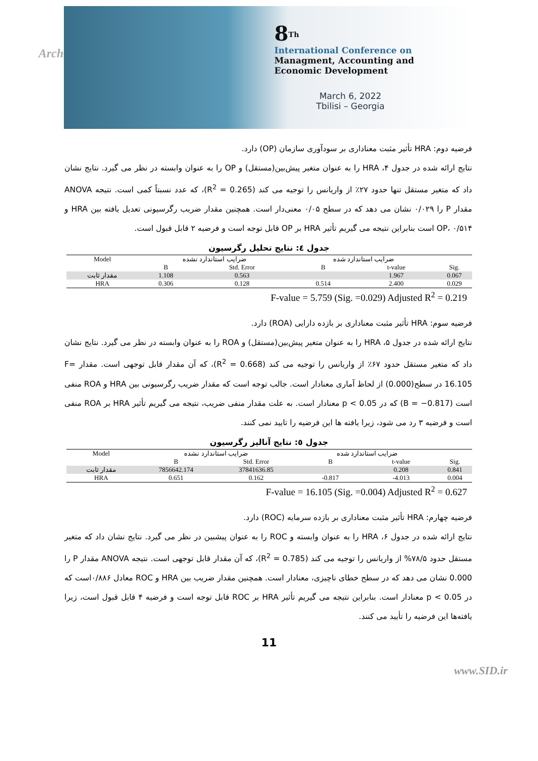Arch
8<sup>Th</sup>
International Conference on
Managment, Accounting and
Economic Development
March 6, 2022
Tbilisi – Georgia
فرضیه دوم: HRA تأثیر مثبت معناداری بر سودآوری سازمان (OP) دارد.
نتایج ارائه شده در جدول ۴، HRA را به عنوان متغیر پیش‌بین(مستقل) و OP را به عنوان وابسته در نظر می گیرد. نتایج نشان داد که متغیر مستقل تنها حدود ۲۷٪ از واریانس را توجیه می کند (R<sup>2</sup> = 0.265)، که عدد نسبتاً کمی است. نتیجه ANOVA مقدار P را ۰/۰۲۹ نشان می دهد که در سطح ۰/۰۵ معنی‌دار است. همچنین مقدار ضریب رگرسیونی تعدیل یافته بین HRA و OP، ۰/۵۱۴ است بنابراین نتیجه می گیریم تأثیر HRA بر OP قابل توجه است و فرضیه ۲ قابل قبول است.
جدول ٤: نتایج تحلیل رگرسیون
| Model | ضرایب استاندارد نشده | | ضرایب استاندارد شده | | |
| | B | Std. Error | B | t-value | Sig. |
| مقدار ثابت | 1.108 | 0.563 | | 1.967 | 0.067 |
| HRA | 0.306 | 0.128 | 0.514 | 2.400 | 0.029 |
F-value = 5.759 (Sig. =0.029) Adjusted R<sup>2</sup> = 0.219
فرضیه سوم: HRA تأثیر مثبت معناداری بر بازده دارایی (ROA) دارد.
نتایج ارائه شده در جدول ۵، HRA را به عنوان متغیر پیش‌بین(مستقل) و ROA را به عنوان وابسته در نظر می گیرد. نتایج نشان داد که متغیر مستقل حدود ۶۷٪ از واریانس را توجیه می کند (R<sup>2</sup> = 0.668)، که آن مقدار قابل توجهی است. مقدار F= 16.105 در سطح(0.000) از لحاظ آماری معنادار است. جالب توجه است که مقدار ضریب رگرسیونی بین HRA و ROA منفی است (B = −0.817) که در p < 0.05 معنادار است. به علت مقدار منفی ضریب، نتیجه می گیریم تأثیر HRA بر ROA منفی است و فرضیه ۳ رد می شود، زیرا یافته ها این فرضیه را تایید نمی کنند.
جدول ٥: نتایج آنالیز رگرسیون
| Model | ضرایب استاندارد نشده | | ضرایب استاندارد شده | | |
| | B | Std. Error | B | t-value | Sig. |
| مقدار ثابت | 7856642.174 | 37841636.85 | | 0.208 | 0.841 |
| HRA | 0.651 | 0.162 | -0.817 | -4.013 | 0.004 |
F-value = 16.105 (Sig. =0.004) Adjusted R<sup>2</sup> = 0.627
فرضیه چهارم: HRA تأثیر مثبت معناداری بر بازده سرمایه (ROC) دارد.
نتایج ارائه شده در جدول ۶، HRA را به عنوان وابسته و ROC را به عنوان پیشبین در نظر می گیرد. نتایج نشان داد که متغیر مستقل حدود ۷۸/۵% از واریانس را توجیه می کند (R<sup>2</sup> = 0.785)، که آن مقدار قابل توجهی است. نتیجه ANOVA مقدار P را 0.000 نشان می دهد که در سطح خطای ناچیزی، معنادار است. همچنین مقدار ضریب بین HRA و ROC معادل ۰/۸۸۶است که در p < 0.05 معنادار است. بنابراین نتیجه می گیریم تأثیر HRA بر ROC قابل توجه است و فرضیه ۴ قابل قبول است، زیرا یافته‌ها این فرضیه را تأیید می کنند.
11
www.SID.ir